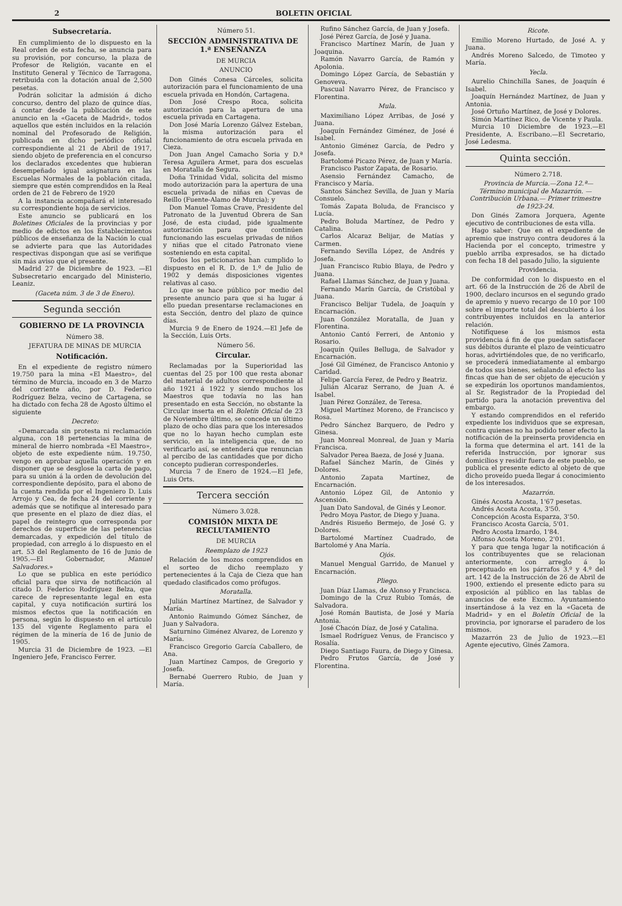2 BOLETIN OFICIAL
Subsecretaría.
En cumplimiento de lo dispuesto en la Real orden de esta fecha, se anuncia para su provisión, por concurso, la plaza de Profesor de Religión, vacante en el Instituto General y Técnico de Tarragona, retribuida con la dotación anual de 2,500 pesetas.
Podrán solicitar la admisión á dicho concurso, dentro del plazo de quince días, á contar desde la publicación de este anuncio en la «Gaceta de Madrid», todos aquellos que estén incluidos en la relación nominal del Profesorado de Religión, publicada en dicho periódico oficial correspondiente al 21 de Abril de 1917, siendo objeto de preferencia en el concurso los declarados excedentes que hubieran desempeñado igual asignatura en las Escuelas Normales de la población citada, siempre que estén comprendidos en la Real orden de 21 de Febrero de 1920
A la instancia acompañará el interesado su correspondiente hoja de servicios.
Este anuncio se publicará en los Boletines Oficiales de la provincias y por medio de edictos en los Establecimientos públicos de enseñanza de la Nación lo cual se advierte para que las Autoridades respectivas dispongan que así se verifique sin más aviso que el presente.
Madrid 27 de Diciembre de 1923. —El Subsecretario encargado del Ministerio, Leaniz.
(Gaceta núm. 3 de 3 de Enero).
Segunda sección
GOBIERNO DE LA PROVINCIA
Número 38.
JEFATURA DE MINAS DE MURCIA
Notificación.
En el expediente de registro número 19.750 para la mina «El Maestro», del término de Murcia, incoado en 3 de Marzo del corriente año, por D. Federico Rodríguez Belza, vecino de Cartagena, se ha dictado con fecha 28 de Agosto último el siguiente
Decreto:
«Demarcada sin protesta ni reclamación alguna, con 18 pertenencias la mina de mineral de hierro nombrada «El Maestro», objeto de este expediente núm. 19.750, vengo en aprobar aquella operación y en disponer que se desglose la carta de pago, para su unión á la orden de devolución del correspondiente depósito, para el abono de la cuenta rendida por el Ingeniero D. Luis Arrojo y Cea, de fecha 24 del corriente y además que se notifique al interesado para que presente en el plazo de diez días, el papel de reintegro que corresponda por derechos de superficie de las petenencias demarcadas, y expedición del título de propiedad, con arreglo á lo dispuesto en el art. 53 del Reglamento de 16 de Junio de 1905.—El Gobernador, Manuel Salvadores.»
Lo que se publica en este periódico oficial para que sirva de notificación al citado D. Federico Rodríguez Belza, que carece de representante legal en esta capital, y cuya notificación surtirá los mismos efectos que la notificación en persona, según lo dispuesto en el artículo 135 del vigente Reglamento para el régimen de la minería de 16 de Junio de 1905.
Murcia 31 de Diciembre de 1923. —El Ingeniero Jefe, Francisco Ferrer.
Número 51.
SECCIÓN ADMINISTRATIVA DE 1.ª ENSEÑANZA
DE MURCIA
ANUNCIO
Don Ginés Conesa Cárceles, solicita autorización para el funcionamiento de una escuela privada en Hondón, Cartagena.
Don José Crespo Roca, solicita autorización para la apertura de una escuela privada en Cartagena.
Don José María Lorenzo Gálvez Esteban, la misma autorización para el funcionamiento de otra escuela privada en Cieza.
Don Juan Angel Camacho Soria y D.ª Teresa Aguilera Armet, para dos escuelas en Moratalla de Segura.
Doña Trinidad Vidal, solicita del mismo modo autorización para la apertura de una escuela privada de niñas en Cuevas de Reillo (Fuente-Alamo de Murcia); y
Don Manuel Tomas Crave, Presidente del Patronato de la Juventud Obrera de San José, de esta ciudad, pide igualmente autorización para que continúen funcionando las escuelas privadas de niños y niñas que el citado Patronato viene sosteniendo en esta capital.
Todos los peticionarios han cumplido lo dispuesto en el R. D. de 1.º de Julio de 1902 y demás disposiciones vigentes relativas al caso.
Lo que se hace público por medio del presente anuncio para que si ha lugar á ello puedan presentarse reclamaciones en esta Sección, dentro del plazo de quince días.
Murcia 9 de Enero de 1924.—El Jefe de la Sección, Luis Orts.
Número 56.
Circular.
Reclamadas por la Superioridad las cuentas del 25 por 100 que resta abonar del material de adultos correspondiente al año 1921 á 1922 y siendo muchos los Maestros que todavía no las han presentado en esta Sección, no obstante la Circular inserta en el Boletín Oficial de 23 de Noviembre último, se concede un último plazo de ocho días para que los interesados que no lo hayan hecho cumplan este servicio, en la inteligencia que, de no verificarlo así, se entenderá que renuncian al percibo de las cantidades que por dicho concepto pudieran corresponderles.
Murcia 7 de Enero de 1924.—El Jefe, Luis Orts.
Tercera sección
Número 3.028.
COMISIÓN MIXTA DE RECLUTAMIENTO
DE MURCIA
Reemplazo de 1923
Relación de los mozos comprendidos en el sorteo de dicho reemplazo y pertenecientes á la Caja de Cieza que han quedado clasificados como prófugos.
Moratalla.
Julián Martínez Martínez, de Salvador y María.
Antonio Raimundo Gómez Sánchez, de Juan y Salvadora.
Saturnino Giménez Alvarez, de Lorenzo y María.
Francisco Gregorio García Caballero, de Ana.
Juan Martínez Campos, de Gregorio y Josefa.
Bernabé Guerrero Rubio, de Juan y María.
Rufino Sánchez García, de Juan y Josefa.
José Pérez García, de José y Juana.
Francisco Martínez Marín, de Juan y Joaquina.
Ramón Navarro García, de Ramón y Apolonia.
Domingo López García, de Sebastián y Genoveva.
Pascual Navarro Pérez, de Francisco y Florentina.
Mula.
Maximiliano López Arribas, de José y Juana.
Joaquín Fernández Giménez, de José é Isabel.
Antonio Giménez García, de Pedro y Josefa.
Bartolomé Picazo Pérez, de Juan y María.
Francisco Pastor Zapata, de Rosario.
Asensio Fernández Camacho, de Francisco y María.
Santos Sánchez Sevilla, de Juan y María Consuelo.
Tomás Zapata Boluda, de Francisco y Lucía.
Pedro Boluda Martínez, de Pedro y Catalina.
Carlos Alcaraz Belijar, de Matías y Carmen.
Fernando Sevilla López, de Andrés y Josefa.
Juan Francisco Rubio Blaya, de Pedro y Juana.
Rafael Llamas Sánchez, de Juan y Juana.
Fernando Marín García, de Cristóbal y Juana.
Francisco Belijar Tudela, de Joaquín y Encarnación.
Juan González Moratalla, de Juan y Florentina.
Antonio Cantó Ferreri, de Antonio y Rosario.
Joaquín Quiles Belluga, de Salvador y Encarnación.
José Gil Giménez, de Francisco Antonio y Caridad.
Felipe García Ferez, de Pedro y Beatriz.
Julián Alcaraz Serrano, de Juan A. é Isabel.
Juan Pérez González, de Teresa.
Miguel Martínez Moreno, de Francisco y Rosa.
Pedro Sánchez Barquero, de Pedro y Ginesa.
Juan Monreal Monreal, de Juan y María Francisca.
Salvador Perea Baeza, de José y Juana.
Rafael Sánchez Marín, de Ginés y Dolores.
Antonio Zapata Martínez, de Encarnación.
Antonio López Gil, de Antonio y Ascensión.
Juan Dato Sandoval, de Ginés y Leonor.
Pedro Moya Pastor, de Diego y Juana.
Andrés Risueño Bermejo, de José G. y Dolores.
Bartolomé Martínez Cuadrado, de Bartolomé y Ana María.
Ojós.
Manuel Mengual Garrido, de Manuel y Encarnación.
Pliego.
Juan Díaz Llamas, de Alonso y Francisca.
Domingo de la Cruz Rubio Tomás, de Salvadora.
José Román Bautista, de José y María Antonia.
José Chacón Díaz, de José y Catalina.
Ismael Rodríguez Venus, de Francisco y Rosalía.
Diego Santiago Faura, de Diego y Ginesa.
Pedro Frutos García, de José y Florentina.
Ricote.
Emilio Moreno Hurtado, de José A. y Juana.
Andrés Moreno Salcedo, de Timoteo y María.
Yecla.
Aurelio Chinchilla Sanes, de Joaquín é Isabel.
Joaquín Hernández Martínez, de Juan y Antonia.
José Ortuño Martínez, de José y Dolores.
Simón Martínez Rico, de Vicente y Paula.
Murcia 10 Diciembre de 1923.—El Presidente, A. Escribano.—El Secretario, José Ledesma.
Quinta sección.
Número 2.718.
Provincia de Murcia.—Zona 12.ª—Término municipal de Mazarrón. — Contribución Urbana.— Primer trimestre de 1923-24.
Don Ginés Zamora Jorquera, Agente ejecutivo de contribuciones de esta villa.
Hago saber: Que en el expediente de apremio que instruyo contra deudores á la Hacienda por el concepto, trimestre y pueblo arriba expresados, se ha dictado con fecha 18 del pasado Julio, la siguiente
Providencia.
De conformidad con lo dispuesto en el art. 66 de la Instrucción de 26 de Abril de 1900, declaro incursos en el segundo grado de apremio y nuevo recargo de 10 por 100 sobre el importe total del descubierto á los contribuyentes incluidos en la anterior relación.
Notifíquese á los mismos esta providencia á fin de que puedan satisfacer sus débitos durante el plazo de veinticuatro horas, advirtiéndoles que, de no verificarlo, se procederá inmediatamente al embargo de todos sus bienes, señalando al efecto las fincas que han de ser objeto de ejecución y se expedirán los oportunos mandamientos, al Sr. Registrador de la Propiedad del partido para la anotación preventiva del embargo.
Y estando comprendidos en el referido expediente los individuos que se expresan, contra quienes no ha podido tener efecto la notificación de la preinserta providencia en la forma que determina el art. 141 de la referida Instrucción, por ignorar sus domicilios y residir fuera de este pueblo, se publica el presente edicto al objeto de que dicho proveído pueda llegar á conocimiento de los interesados.
Mazarrón.
Ginés Acosta Acosta, 1'67 pesetas.
Andrés Acosta Acosta, 3'50.
Concepción Acosta Esparza, 3'50.
Francisco Acosta García, 5'01.
Pedro Acosta Iznardo, 1'84.
Alfonso Acosta Moreno, 2'01.
Y para que tenga lugar la notificación á los contribuyentes que se relacionan anteriormente, con arreglo á lo preceptuado en los párrafos 3.º y 4.º del art. 142 de la Instrucción de 26 de Abril de 1900, extiendo el presente edicto para su exposición al público en las tablas de anuncios de este Excmo. Ayuntamiento insertándose á la vez en la «Gaceta de Madrid» y en el Boletín Oficial de la provincia, por ignorarse el paradero de los mismos.
Mazarrón 23 de Julio de 1923.—El Agente ejecutivo, Ginés Zamora.